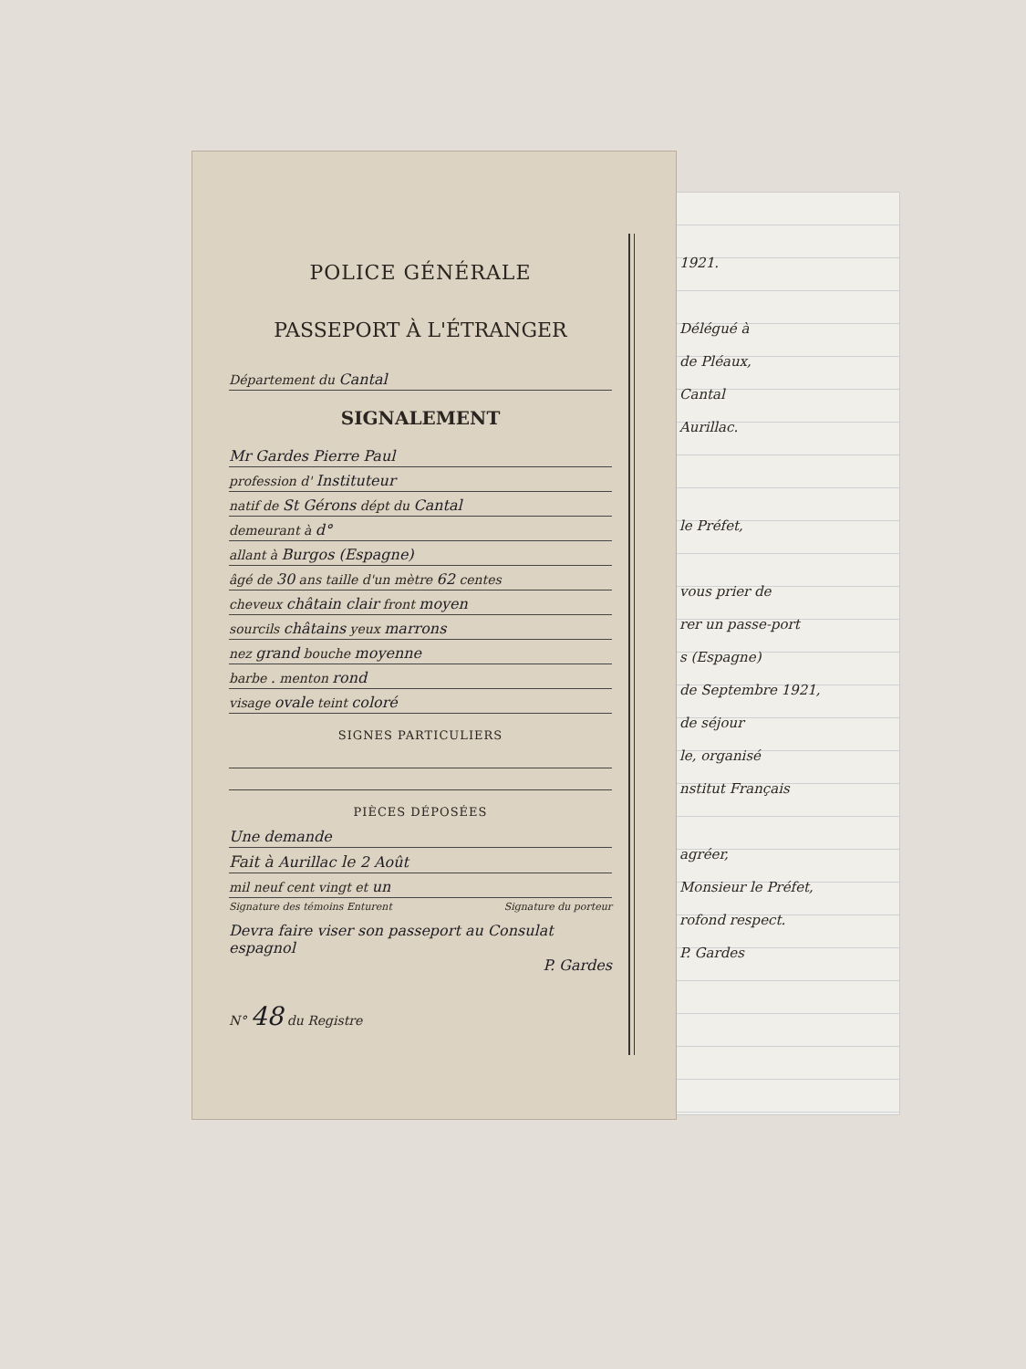POLICE GÉNÉRALE
PASSEPORT À L'ÉTRANGER
Département du Cantal
SIGNALEMENT
Mr Gardes Pierre Paul
profession d' Instituteur
natif de St Gérons dépt du Cantal
demeurant à d°
allant à Burgos (Espagne)
âgé de 30 ans taille d'un mètre 62 centes
cheveux châtain clair front moyen
sourcils châtains yeux marrons
nez grand bouche moyenne
barbe . menton rond
visage ovale teint coloré
SIGNES PARTICULIERS
PIÈCES DÉPOSÉES
Une demande
Fait à Aurillac le 2 Août
mil neuf cent vingt et un
Signature des témoins Enturent Signature du porteur
Devra faire viser son passeport au Consulat espagnol
P. Gardes
N° 48 du Registre
1921.
Délégué à
de Pléaux,
Cantal
Aurillac.
le Préfet,
vous prier de
rer un passe-port
s (Espagne)
de Septembre 1921,
de séjour
le, organisé
nstitut Français
agréer,
Monsieur le Préfet,
rofond respect.
P. Gardes